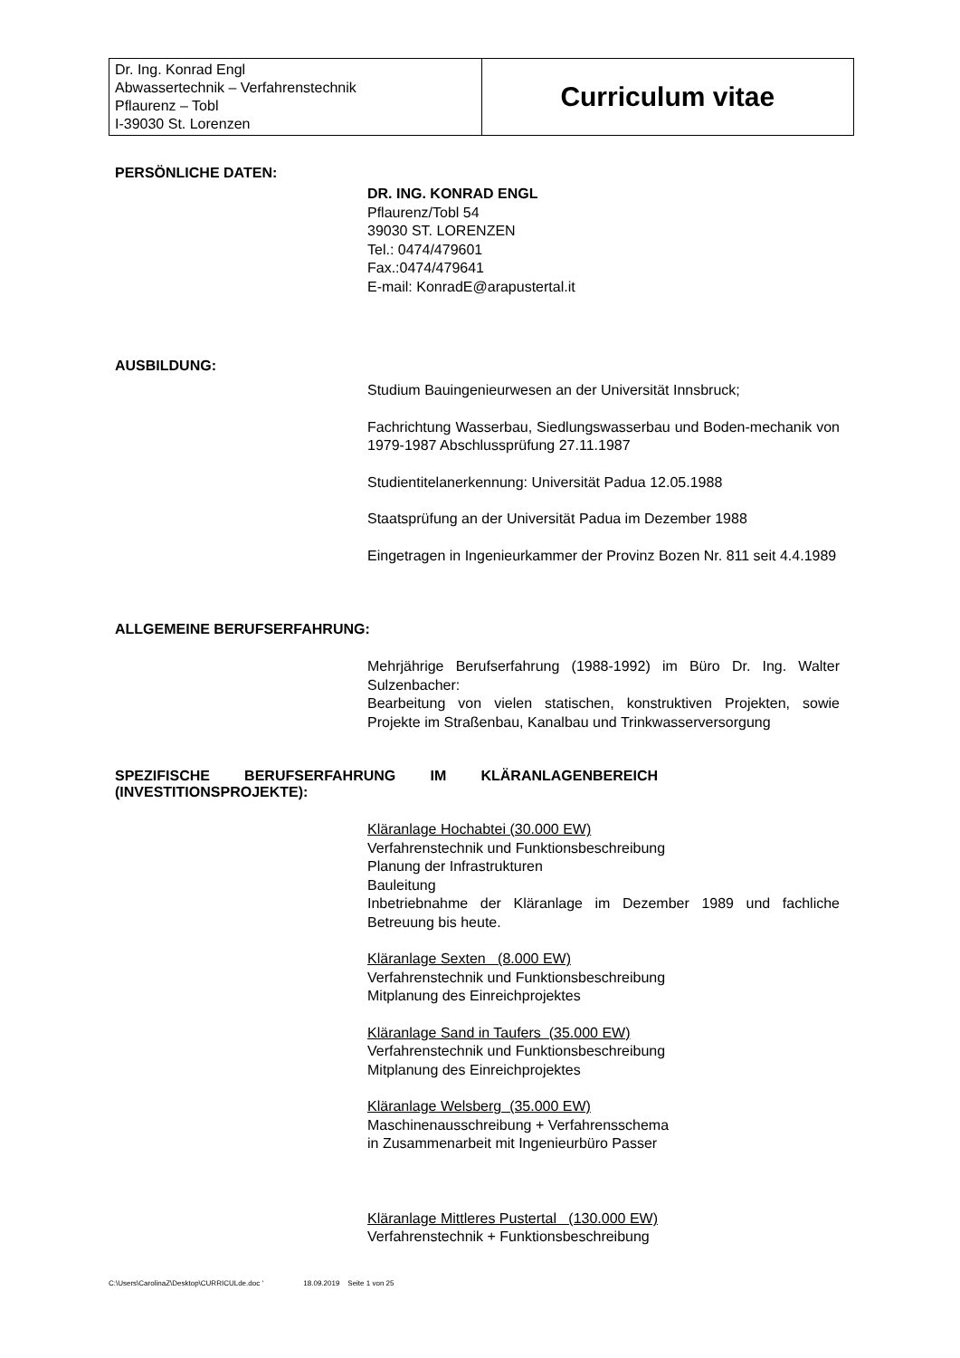| Dr. Ing. Konrad Engl Abwassertechnik – Verfahrenstechnik Pflaurenz – Tobl I-39030 St. Lorenzen | Curriculum vitae |
PERSÖNLICHE DATEN:
DR. ING. KONRAD ENGL
Pflaurenz/Tobl 54
39030 ST. LORENZEN
Tel.: 0474/479601
Fax.:0474/479641
E-mail: KonradE@arapustertal.it
AUSBILDUNG:
Studium Bauingenieurwesen an der Universität Innsbruck;
Fachrichtung Wasserbau, Siedlungswasserbau und Boden-mechanik von 1979-1987 Abschlussprüfung 27.11.1987
Studientitelanerkennung: Universität Padua 12.05.1988
Staatsprüfung an der Universität Padua im Dezember 1988
Eingetragen in Ingenieurkammer der Provinz Bozen Nr. 811 seit 4.4.1989
ALLGEMEINE BERUFSERFAHRUNG:
Mehrjährige Berufserfahrung (1988-1992) im Büro Dr. Ing. Walter Sulzenbacher:
Bearbeitung von vielen statischen, konstruktiven Projekten, sowie Projekte im Straßenbau, Kanalbau und Trinkwasserversorgung
SPEZIFISCHE BERUFSERFAHRUNG IM KLÄRANLAGENBEREICH (INVESTITIONSPROJEKTE):
Kläranlage Hochabtei (30.000 EW)
Verfahrenstechnik und Funktionsbeschreibung
Planung der Infrastrukturen
Bauleitung
Inbetriebnahme der Kläranlage im Dezember 1989 und fachliche Betreuung bis heute.
Kläranlage Sexten (8.000 EW)
Verfahrenstechnik und Funktionsbeschreibung
Mitplanung des Einreichprojektes
Kläranlage Sand in Taufers (35.000 EW)
Verfahrenstechnik und Funktionsbeschreibung
Mitplanung des Einreichprojektes
Kläranlage Welsberg (35.000 EW)
Maschinenausschreibung + Verfahrensschema
in Zusammenarbeit mit Ingenieurbüro Passer
Kläranlage Mittleres Pustertal (130.000 EW)
Verfahrenstechnik + Funktionsbeschreibung
C:\Users\CarolinaZ\Desktop\CURRICULde.doc ' 18.09.2019 Seite 1 von 25